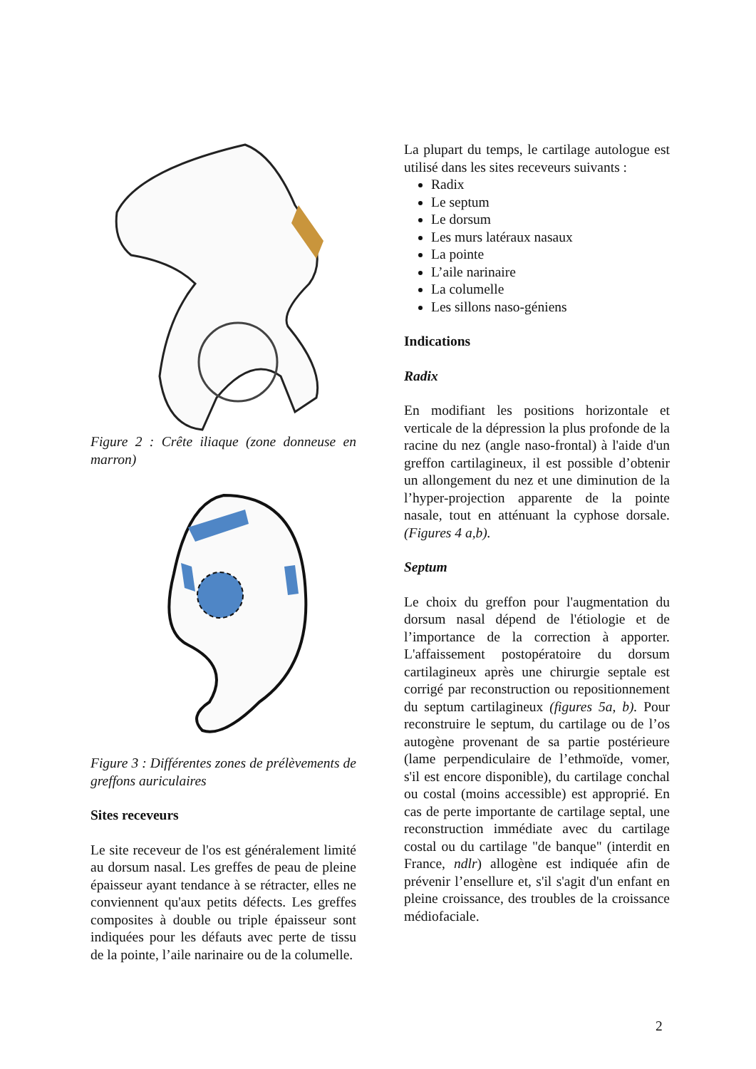Figure 2 : Crête iliaque (zone donneuse en marron)
Figure 3 : Différentes zones de prélèvements de greffons auriculaires
Sites receveurs
Le site receveur de l'os est généralement limité au dorsum nasal. Les greffes de peau de pleine épaisseur ayant tendance à se rétracter, elles ne conviennent qu'aux petits défects. Les greffes composites à double ou triple épaisseur sont indiquées pour les défauts avec perte de tissu de la pointe, l’aile narinaire ou de la columelle.
La plupart du temps, le cartilage autologue est utilisé dans les sites receveurs suivants :
Radix
Le septum
Le dorsum
Les murs latéraux nasaux
La pointe
L’aile narinaire
La columelle
Les sillons naso-géniens
Indications
Radix
En modifiant les positions horizontale et verticale de la dépression la plus profonde de la racine du nez (angle naso-frontal) à l'aide d'un greffon cartilagineux, il est possible d’obtenir un allongement du nez et une diminution de la l’hyper-projection apparente de la pointe nasale, tout en atténuant la cyphose dorsale. (Figures 4 a,b).
Septum
Le choix du greffon pour l'augmentation du dorsum nasal dépend de l'étiologie et de l’importance de la correction à apporter. L'affaissement postopératoire du dorsum cartilagineux après une chirurgie septale est corrigé par reconstruction ou repositionnement du septum cartilagineux (figures 5a, b). Pour reconstruire le septum, du cartilage ou de l’os autogène provenant de sa partie postérieure (lame perpendiculaire de l’ethmoïde, vomer, s'il est encore disponible), du cartilage conchal ou costal (moins accessible) est approprié. En cas de perte importante de cartilage septal, une reconstruction immédiate avec du cartilage costal ou du cartilage "de banque" (interdit en France, ndlr) allogène est indiquée afin de prévenir l’ensellure et, s'il s'agit d'un enfant en pleine croissance, des troubles de la croissance médiofaciale.
2